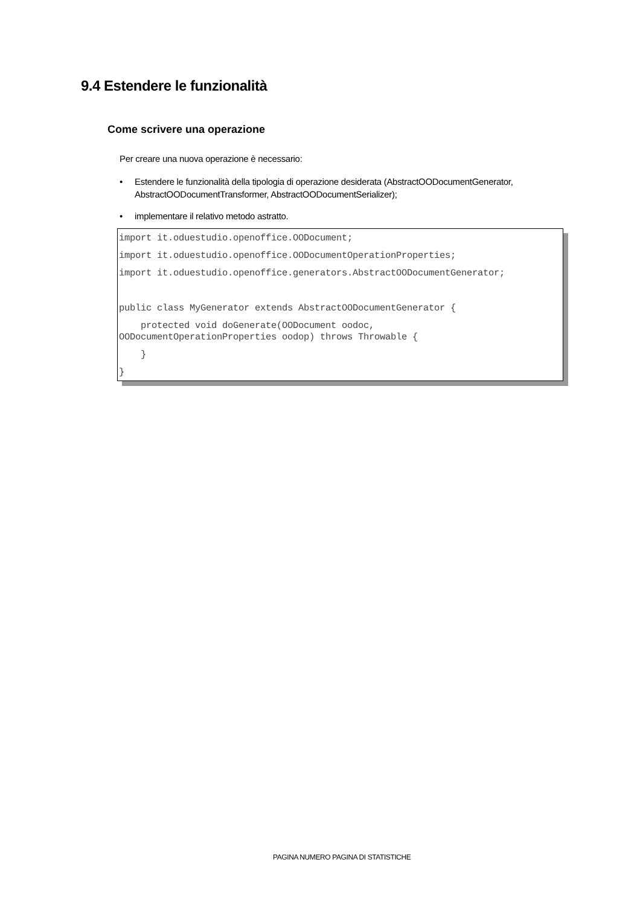9.4 Estendere le funzionalità
Come scrivere una operazione
Per creare una nuova operazione è necessario:
• Estendere le funzionalità della tipologia di operazione desiderata (AbstractOODocumentGenerator, AbstractOODocumentTransformer, AbstractOODocumentSerializer);
• implementare il relativo metodo astratto.
import it.oduestudio.openoffice.OODocument;
import it.oduestudio.openoffice.OODocumentOperationProperties;
import it.oduestudio.openoffice.generators.AbstractOODocumentGenerator;
public class MyGenerator extends AbstractOODocumentGenerator {
protected void doGenerate(OODocument oodoc, OODocumentOperationProperties oodop) throws Throwable {
}
}
PAGINA NUMERO PAGINA DI STATISTICHE